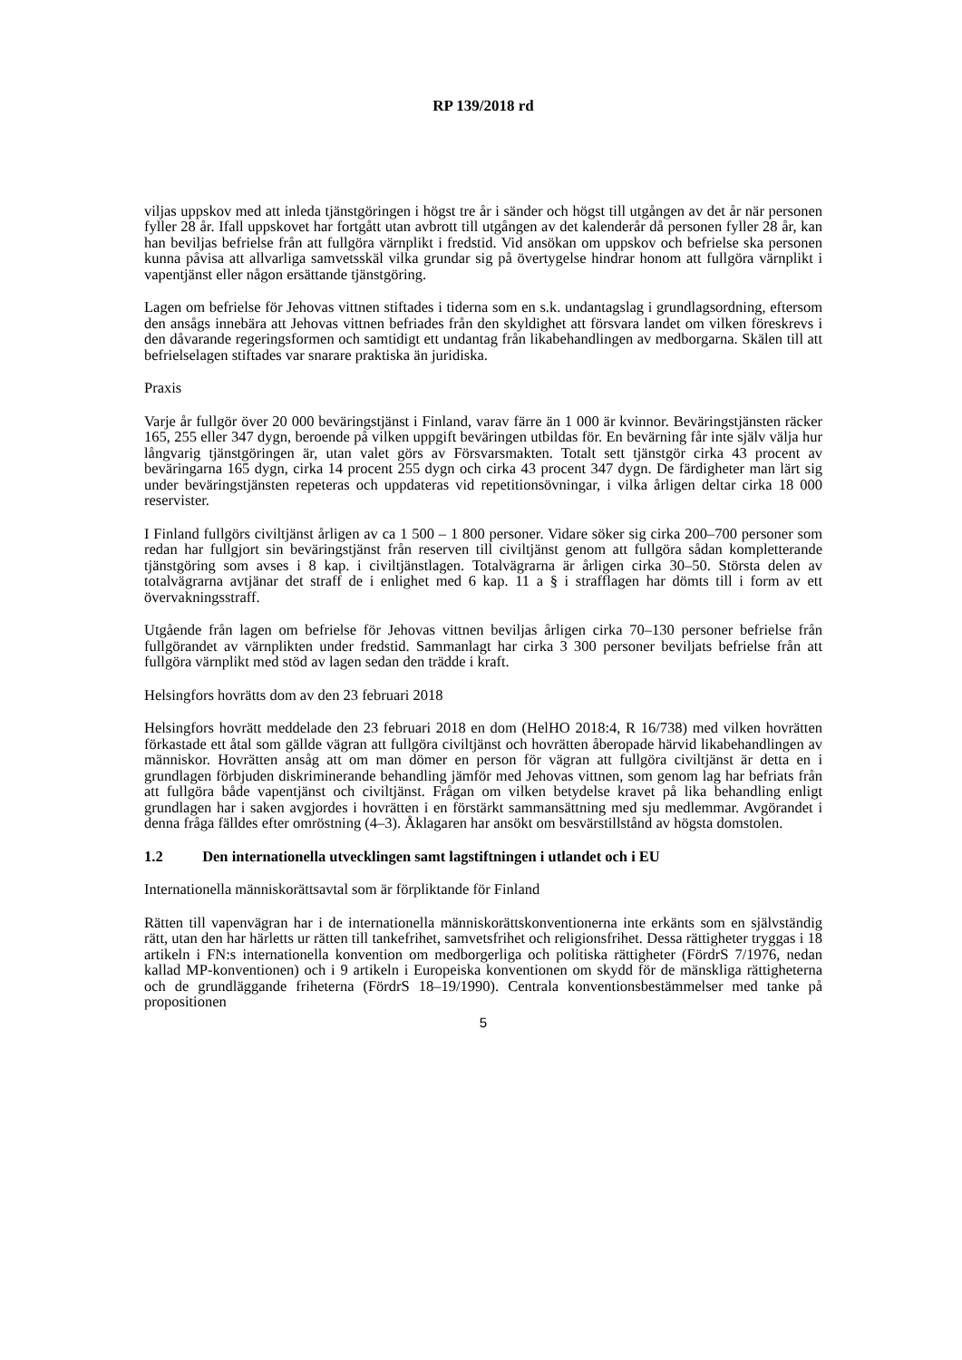RP 139/2018 rd
viljas uppskov med att inleda tjänstgöringen i högst tre år i sänder och högst till utgången av det år när personen fyller 28 år. Ifall uppskovet har fortgått utan avbrott till utgången av det kalenderår då personen fyller 28 år, kan han beviljas befrielse från att fullgöra värnplikt i fredstid. Vid ansökan om uppskov och befrielse ska personen kunna påvisa att allvarliga samvetsskäl vilka grundar sig på övertygelse hindrar honom att fullgöra värnplikt i vapentjänst eller någon ersättande tjänstgöring.
Lagen om befrielse för Jehovas vittnen stiftades i tiderna som en s.k. undantagslag i grundlagsordning, eftersom den ansågs innebära att Jehovas vittnen befriades från den skyldighet att försvara landet om vilken föreskrevs i den dåvarande regeringsformen och samtidigt ett undantag från likabehandlingen av medborgarna. Skälen till att befrielselagen stiftades var snarare praktiska än juridiska.
Praxis
Varje år fullgör över 20 000 beväringstjänst i Finland, varav färre än 1 000 är kvinnor. Beväringstjänsten räcker 165, 255 eller 347 dygn, beroende på vilken uppgift beväringen utbildas för. En bevärning får inte själv välja hur långvarig tjänstgöringen är, utan valet görs av Försvarsmakten. Totalt sett tjänstgör cirka 43 procent av beväringarna 165 dygn, cirka 14 procent 255 dygn och cirka 43 procent 347 dygn. De färdigheter man lärt sig under beväringstjänsten repeteras och uppdateras vid repetitionsövningar, i vilka årligen deltar cirka 18 000 reservister.
I Finland fullgörs civiltjänst årligen av ca 1 500 – 1 800 personer. Vidare söker sig cirka 200–700 personer som redan har fullgjort sin beväringstjänst från reserven till civiltjänst genom att fullgöra sådan kompletterande tjänstgöring som avses i 8 kap. i civiltjänstlagen. Totalvägrarna är årligen cirka 30–50. Största delen av totalvägrarna avtjänar det straff de i enlighet med 6 kap. 11 a § i strafflagen har dömts till i form av ett övervakningsstraff.
Utgående från lagen om befrielse för Jehovas vittnen beviljas årligen cirka 70–130 personer befrielse från fullgörandet av värnplikten under fredstid. Sammanlagt har cirka 3 300 personer beviljats befrielse från att fullgöra värnplikt med stöd av lagen sedan den trädde i kraft.
Helsingfors hovrätts dom av den 23 februari 2018
Helsingfors hovrätt meddelade den 23 februari 2018 en dom (HelHO 2018:4, R 16/738) med vilken hovrätten förkastade ett åtal som gällde vägran att fullgöra civiltjänst och hovrätten åberopade härvid likabehandlingen av människor. Hovrätten ansåg att om man dömer en person för vägran att fullgöra civiltjänst är detta en i grundlagen förbjuden diskriminerande behandling jämför med Jehovas vittnen, som genom lag har befriats från att fullgöra både vapentjänst och civiltjänst. Frågan om vilken betydelse kravet på lika behandling enligt grundlagen har i saken avgjordes i hovrätten i en förstärkt sammansättning med sju medlemmar. Avgörandet i denna fråga fälldes efter omröstning (4–3). Åklagaren har ansökt om besvärstillstånd av högsta domstolen.
1.2 Den internationella utvecklingen samt lagstiftningen i utlandet och i EU
Internationella människorättsavtal som är förpliktande för Finland
Rätten till vapenvägran har i de internationella människorättskonventionerna inte erkänts som en självständig rätt, utan den har härletts ur rätten till tankefrihet, samvetsfrihet och religionsfrihet. Dessa rättigheter tryggas i 18 artikeln i FN:s internationella konvention om medborgerliga och politiska rättigheter (FördrS 7/1976, nedan kallad MP-konventionen) och i 9 artikeln i Europeiska konventionen om skydd för de mänskliga rättigheterna och de grundläggande friheterna (FördrS 18–19/1990). Centrala konventionsbestämmelser med tanke på propositionen
5